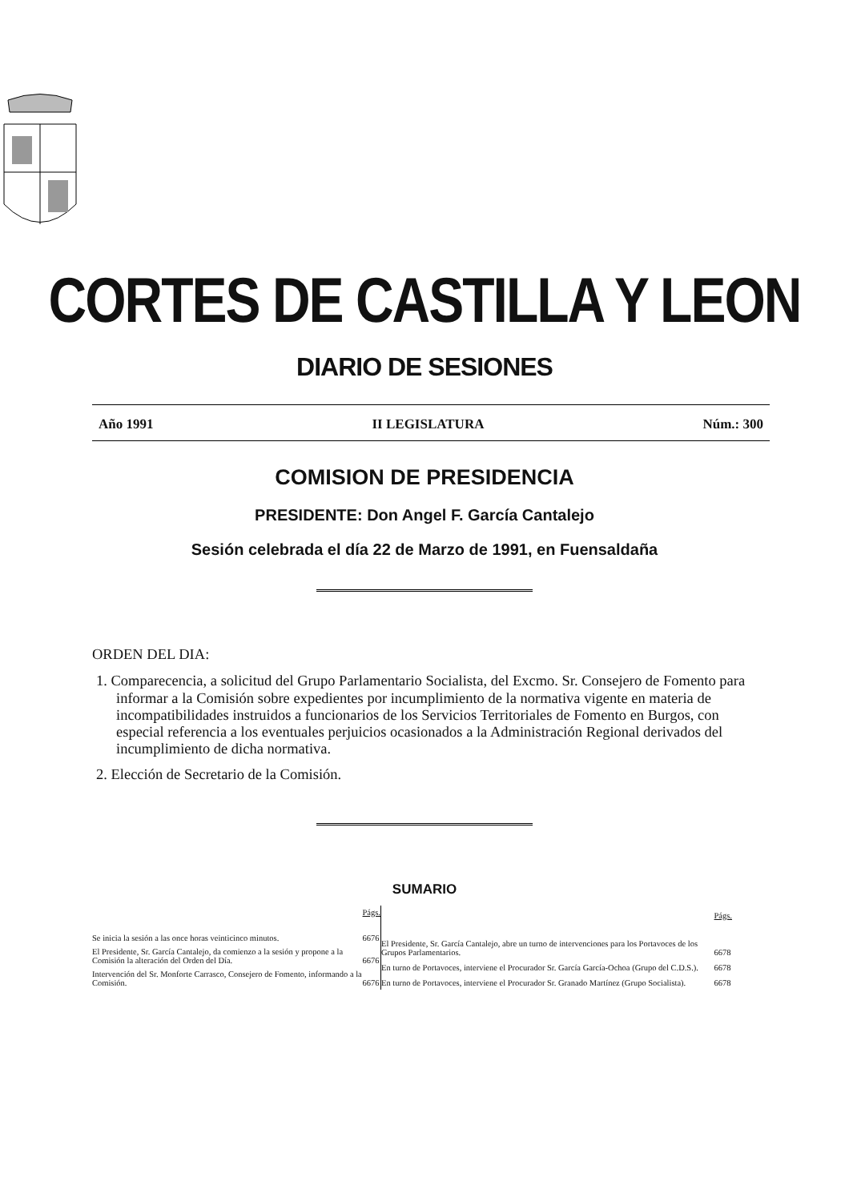CORTES DE CASTILLA Y LEON
DIARIO DE SESIONES
Año 1991 II LEGISLATURA Núm.: 300
COMISION DE PRESIDENCIA
PRESIDENTE: Don Angel F. García Cantalejo
Sesión celebrada el día 22 de Marzo de 1991, en Fuensaldaña
ORDEN DEL DIA:
1. Comparecencia, a solicitud del Grupo Parlamentario Socialista, del Excmo. Sr. Consejero de Fomento para informar a la Comisión sobre expedientes por incumplimiento de la normativa vigente en materia de incompatibilidades instruidos a funcionarios de los Servicios Territoriales de Fomento en Burgos, con especial referencia a los eventuales perjuicios ocasionados a la Administración Regional derivados del incumplimiento de dicha normativa.
2. Elección de Secretario de la Comisión.
SUMARIO
| | Págs. |
| --- | --- |
| Se inicia la sesión a las once horas veinticinco minutos. | 6676 |
| El Presidente, Sr. García Cantalejo, da comienzo a la sesión y propone a la Comisión la alteración del Orden del Día. | 6676 |
| Intervención del Sr. Monforte Carrasco, Consejero de Fomento, informando a la Comisión. | 6676 |
| | Págs. |
| --- | --- |
| El Presidente, Sr. García Cantalejo, abre un turno de intervenciones para los Portavoces de los Grupos Parlamentarios. | 6678 |
| En turno de Portavoces, interviene el Procurador Sr. García García-Ochoa (Grupo del C.D.S.). | 6678 |
| En turno de Portavoces, interviene el Procurador Sr. Granado Martínez (Grupo Socialista). | 6678 |